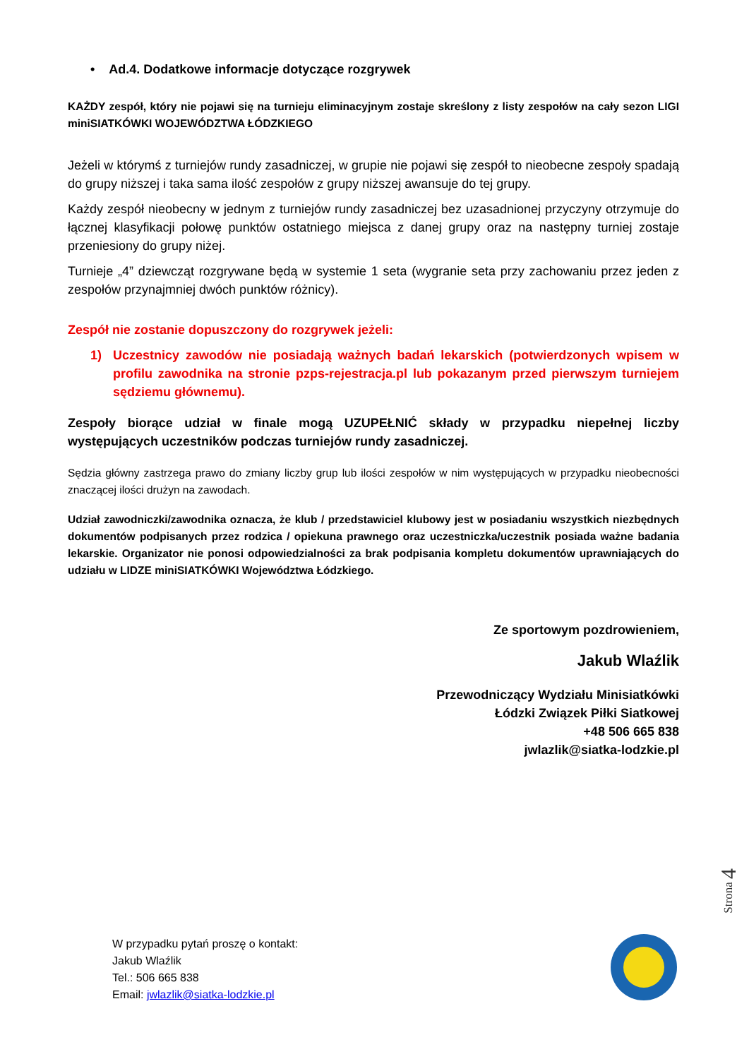• Ad.4. Dodatkowe informacje dotyczące rozgrywek
KAŻDY zespół, który nie pojawi się na turnieju eliminacyjnym zostaje skreślony z listy zespołów na cały sezon LIGI miniSIATKÓWKI WOJEWÓDZTWA ŁÓDZKIEGO
Jeżeli w którymś z turniejów rundy zasadniczej, w grupie nie pojawi się zespół to nieobecne zespoły spadają do grupy niższej i taka sama ilość zespołów z grupy niższej awansuje do tej grupy.
Każdy zespół nieobecny w jednym z turniejów rundy zasadniczej bez uzasadnionej przyczyny otrzymuje do łącznej klasyfikacji połowę punktów ostatniego miejsca z danej grupy oraz na następny turniej zostaje przeniesiony do grupy niżej.
Turnieje „4” dziewcząt rozgrywane będą w systemie 1 seta (wygranie seta przy zachowaniu przez jeden z zespołów przynajmniej dwóch punktów różnicy).
Zespół nie zostanie dopuszczony do rozgrywek jeżeli:
1) Uczestnicy zawodów nie posiadają ważnych badań lekarskich (potwierdzonych wpisem w profilu zawodnika na stronie pzps-rejestracja.pl lub pokazanym przed pierwszym turniejem sędziemu głównemu).
Zespoły biorące udział w finale mogą UZUPEŁNIĆ składy w przypadku niepełnej liczby występujących uczestników podczas turniejów rundy zasadniczej.
Sędzia główny zastrzega prawo do zmiany liczby grup lub ilości zespołów w nim występujących w przypadku nieobecności znaczącej ilości drużyn na zawodach.
Udział zawodniczki/zawodnika oznacza, że klub / przedstawiciel klubowy jest w posiadaniu wszystkich niezbędnych dokumentów podpisanych przez rodzica / opiekuna prawnego oraz uczestniczka/uczestnik posiada ważne badania lekarskie. Organizator nie ponosi odpowiedzialności za brak podpisania kompletu dokumentów uprawniających do udziału w LIDZE miniSIATKÓWKI Województwa Łódzkiego.
Ze sportowym pozdrowieniem,
Jakub Wlaźlik
Przewodniczący Wydziału Minisiatkówki
Łódzki Związek Piłki Siatkowej
+48 506 665 838
jwlazlik@siatka-lodzkie.pl
Strona 4
W przypadku pytań proszę o kontakt:
Jakub Wlaźlik
Tel.: 506 665 838
Email: jwlazlik@siatka-lodzkie.pl